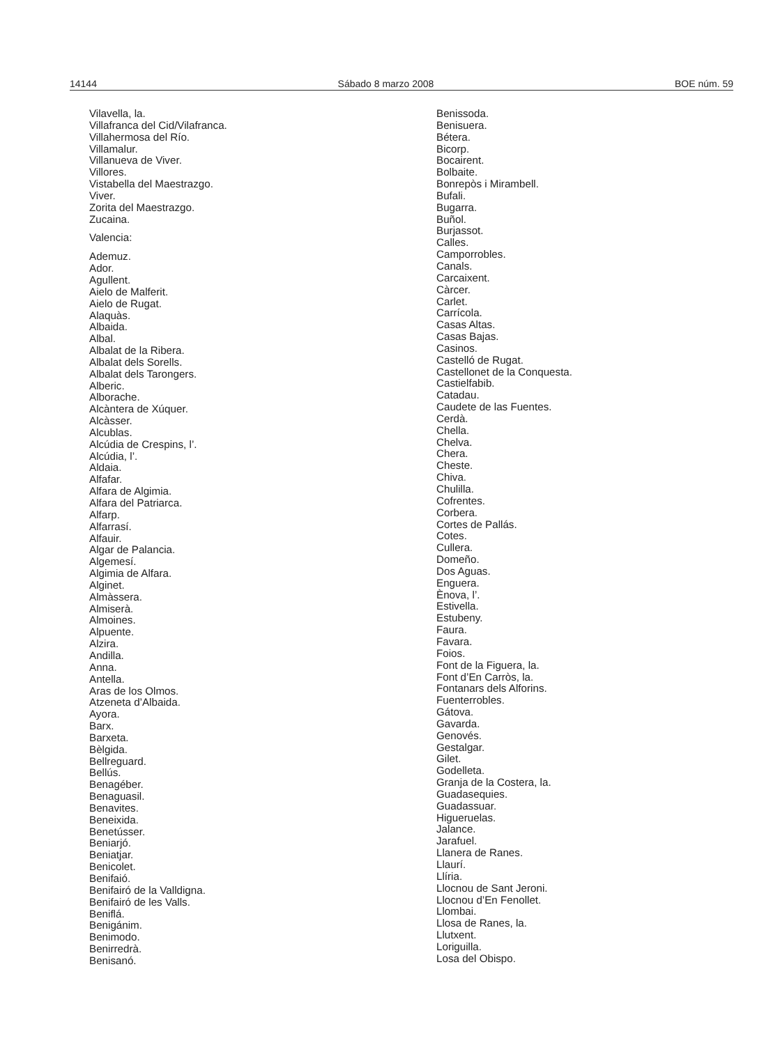14144 Sábado 8 marzo 2008 BOE núm. 59
Vilavella, la.
Villafranca del Cid/Vilafranca.
Villahermosa del Río.
Villamalur.
Villanueva de Viver.
Villores.
Vistabella del Maestrazgo.
Viver.
Zorita del Maestrazgo.
Zucaina.
Valencia:
Ademuz.
Ador.
Agullent.
Aielo de Malferit.
Aielo de Rugat.
Alaquàs.
Albaida.
Albal.
Albalat de la Ribera.
Albalat dels Sorells.
Albalat dels Tarongers.
Alberic.
Alborache.
Alcàntera de Xúquer.
Alcàsser.
Alcublas.
Alcúdia de Crespins, l’.
Alcúdia, l’.
Aldaia.
Alfafar.
Alfara de Algimia.
Alfara del Patriarca.
Alfarp.
Alfarrasí.
Alfauir.
Algar de Palancia.
Algemesí.
Algimia de Alfara.
Alginet.
Almàssera.
Almiserà.
Almoines.
Alpuente.
Alzira.
Andilla.
Anna.
Antella.
Aras de los Olmos.
Atzeneta d’Albaida.
Ayora.
Barx.
Barxeta.
Bèlgida.
Bellreguard.
Bellús.
Benagéber.
Benaguasil.
Benavites.
Beneixida.
Benetússer.
Beniarjó.
Beniatjar.
Benicolet.
Benifaió.
Benifairó de la Valldigna.
Benifairó de les Valls.
Beniflá.
Benigánim.
Benimodo.
Benirredrà.
Benisanó.
Benissoda.
Benisuera.
Bétera.
Bicorp.
Bocairent.
Bolbaite.
Bonrepòs i Mirambell.
Bufali.
Bugarra.
Buñol.
Burjassot.
Calles.
Camporrobles.
Canals.
Carcaixent.
Càrcer.
Carlet.
Carrícola.
Casas Altas.
Casas Bajas.
Casinos.
Castelló de Rugat.
Castellonet de la Conquesta.
Castielfabib.
Catadau.
Caudete de las Fuentes.
Cerdà.
Chella.
Chelva.
Chera.
Cheste.
Chiva.
Chulilla.
Cofrentes.
Corbera.
Cortes de Pallás.
Cotes.
Cullera.
Domeño.
Dos Aguas.
Enguera.
Ènova, l’.
Estivella.
Estubeny.
Faura.
Favara.
Foios.
Font de la Figuera, la.
Font d’En Carròs, la.
Fontanars dels Alforins.
Fuenterrobles.
Gátova.
Gavarda.
Genovés.
Gestalgar.
Gilet.
Godelleta.
Granja de la Costera, la.
Guadasequies.
Guadassuar.
Higueruelas.
Jalance.
Jarafuel.
Llanera de Ranes.
Llaurí.
Llíria.
Llocnou de Sant Jeroni.
Llocnou d’En Fenollet.
Llombai.
Llosa de Ranes, la.
Llutxent.
Loriguilla.
Losa del Obispo.